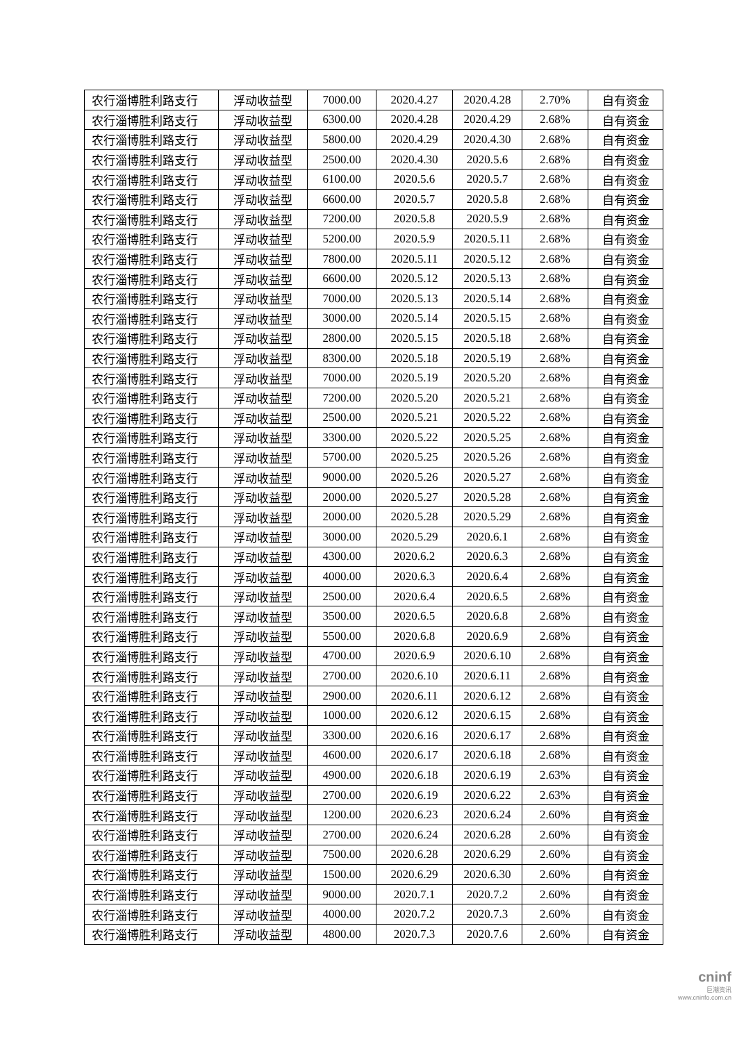| 农行淄博胜利路支行 | 浮动收益型 | 7000.00 | 2020.4.27 | 2020.4.28 | 2.70% | 自有资金 |
| 农行淄博胜利路支行 | 浮动收益型 | 6300.00 | 2020.4.28 | 2020.4.29 | 2.68% | 自有资金 |
| 农行淄博胜利路支行 | 浮动收益型 | 5800.00 | 2020.4.29 | 2020.4.30 | 2.68% | 自有资金 |
| 农行淄博胜利路支行 | 浮动收益型 | 2500.00 | 2020.4.30 | 2020.5.6 | 2.68% | 自有资金 |
| 农行淄博胜利路支行 | 浮动收益型 | 6100.00 | 2020.5.6 | 2020.5.7 | 2.68% | 自有资金 |
| 农行淄博胜利路支行 | 浮动收益型 | 6600.00 | 2020.5.7 | 2020.5.8 | 2.68% | 自有资金 |
| 农行淄博胜利路支行 | 浮动收益型 | 7200.00 | 2020.5.8 | 2020.5.9 | 2.68% | 自有资金 |
| 农行淄博胜利路支行 | 浮动收益型 | 5200.00 | 2020.5.9 | 2020.5.11 | 2.68% | 自有资金 |
| 农行淄博胜利路支行 | 浮动收益型 | 7800.00 | 2020.5.11 | 2020.5.12 | 2.68% | 自有资金 |
| 农行淄博胜利路支行 | 浮动收益型 | 6600.00 | 2020.5.12 | 2020.5.13 | 2.68% | 自有资金 |
| 农行淄博胜利路支行 | 浮动收益型 | 7000.00 | 2020.5.13 | 2020.5.14 | 2.68% | 自有资金 |
| 农行淄博胜利路支行 | 浮动收益型 | 3000.00 | 2020.5.14 | 2020.5.15 | 2.68% | 自有资金 |
| 农行淄博胜利路支行 | 浮动收益型 | 2800.00 | 2020.5.15 | 2020.5.18 | 2.68% | 自有资金 |
| 农行淄博胜利路支行 | 浮动收益型 | 8300.00 | 2020.5.18 | 2020.5.19 | 2.68% | 自有资金 |
| 农行淄博胜利路支行 | 浮动收益型 | 7000.00 | 2020.5.19 | 2020.5.20 | 2.68% | 自有资金 |
| 农行淄博胜利路支行 | 浮动收益型 | 7200.00 | 2020.5.20 | 2020.5.21 | 2.68% | 自有资金 |
| 农行淄博胜利路支行 | 浮动收益型 | 2500.00 | 2020.5.21 | 2020.5.22 | 2.68% | 自有资金 |
| 农行淄博胜利路支行 | 浮动收益型 | 3300.00 | 2020.5.22 | 2020.5.25 | 2.68% | 自有资金 |
| 农行淄博胜利路支行 | 浮动收益型 | 5700.00 | 2020.5.25 | 2020.5.26 | 2.68% | 自有资金 |
| 农行淄博胜利路支行 | 浮动收益型 | 9000.00 | 2020.5.26 | 2020.5.27 | 2.68% | 自有资金 |
| 农行淄博胜利路支行 | 浮动收益型 | 2000.00 | 2020.5.27 | 2020.5.28 | 2.68% | 自有资金 |
| 农行淄博胜利路支行 | 浮动收益型 | 2000.00 | 2020.5.28 | 2020.5.29 | 2.68% | 自有资金 |
| 农行淄博胜利路支行 | 浮动收益型 | 3000.00 | 2020.5.29 | 2020.6.1 | 2.68% | 自有资金 |
| 农行淄博胜利路支行 | 浮动收益型 | 4300.00 | 2020.6.2 | 2020.6.3 | 2.68% | 自有资金 |
| 农行淄博胜利路支行 | 浮动收益型 | 4000.00 | 2020.6.3 | 2020.6.4 | 2.68% | 自有资金 |
| 农行淄博胜利路支行 | 浮动收益型 | 2500.00 | 2020.6.4 | 2020.6.5 | 2.68% | 自有资金 |
| 农行淄博胜利路支行 | 浮动收益型 | 3500.00 | 2020.6.5 | 2020.6.8 | 2.68% | 自有资金 |
| 农行淄博胜利路支行 | 浮动收益型 | 5500.00 | 2020.6.8 | 2020.6.9 | 2.68% | 自有资金 |
| 农行淄博胜利路支行 | 浮动收益型 | 4700.00 | 2020.6.9 | 2020.6.10 | 2.68% | 自有资金 |
| 农行淄博胜利路支行 | 浮动收益型 | 2700.00 | 2020.6.10 | 2020.6.11 | 2.68% | 自有资金 |
| 农行淄博胜利路支行 | 浮动收益型 | 2900.00 | 2020.6.11 | 2020.6.12 | 2.68% | 自有资金 |
| 农行淄博胜利路支行 | 浮动收益型 | 1000.00 | 2020.6.12 | 2020.6.15 | 2.68% | 自有资金 |
| 农行淄博胜利路支行 | 浮动收益型 | 3300.00 | 2020.6.16 | 2020.6.17 | 2.68% | 自有资金 |
| 农行淄博胜利路支行 | 浮动收益型 | 4600.00 | 2020.6.17 | 2020.6.18 | 2.68% | 自有资金 |
| 农行淄博胜利路支行 | 浮动收益型 | 4900.00 | 2020.6.18 | 2020.6.19 | 2.63% | 自有资金 |
| 农行淄博胜利路支行 | 浮动收益型 | 2700.00 | 2020.6.19 | 2020.6.22 | 2.63% | 自有资金 |
| 农行淄博胜利路支行 | 浮动收益型 | 1200.00 | 2020.6.23 | 2020.6.24 | 2.60% | 自有资金 |
| 农行淄博胜利路支行 | 浮动收益型 | 2700.00 | 2020.6.24 | 2020.6.28 | 2.60% | 自有资金 |
| 农行淄博胜利路支行 | 浮动收益型 | 7500.00 | 2020.6.28 | 2020.6.29 | 2.60% | 自有资金 |
| 农行淄博胜利路支行 | 浮动收益型 | 1500.00 | 2020.6.29 | 2020.6.30 | 2.60% | 自有资金 |
| 农行淄博胜利路支行 | 浮动收益型 | 9000.00 | 2020.7.1 | 2020.7.2 | 2.60% | 自有资金 |
| 农行淄博胜利路支行 | 浮动收益型 | 4000.00 | 2020.7.2 | 2020.7.3 | 2.60% | 自有资金 |
| 农行淄博胜利路支行 | 浮动收益型 | 4800.00 | 2020.7.3 | 2020.7.6 | 2.60% | 自有资金 |
cninf
巨潮资讯
www.cninfo.com.cn